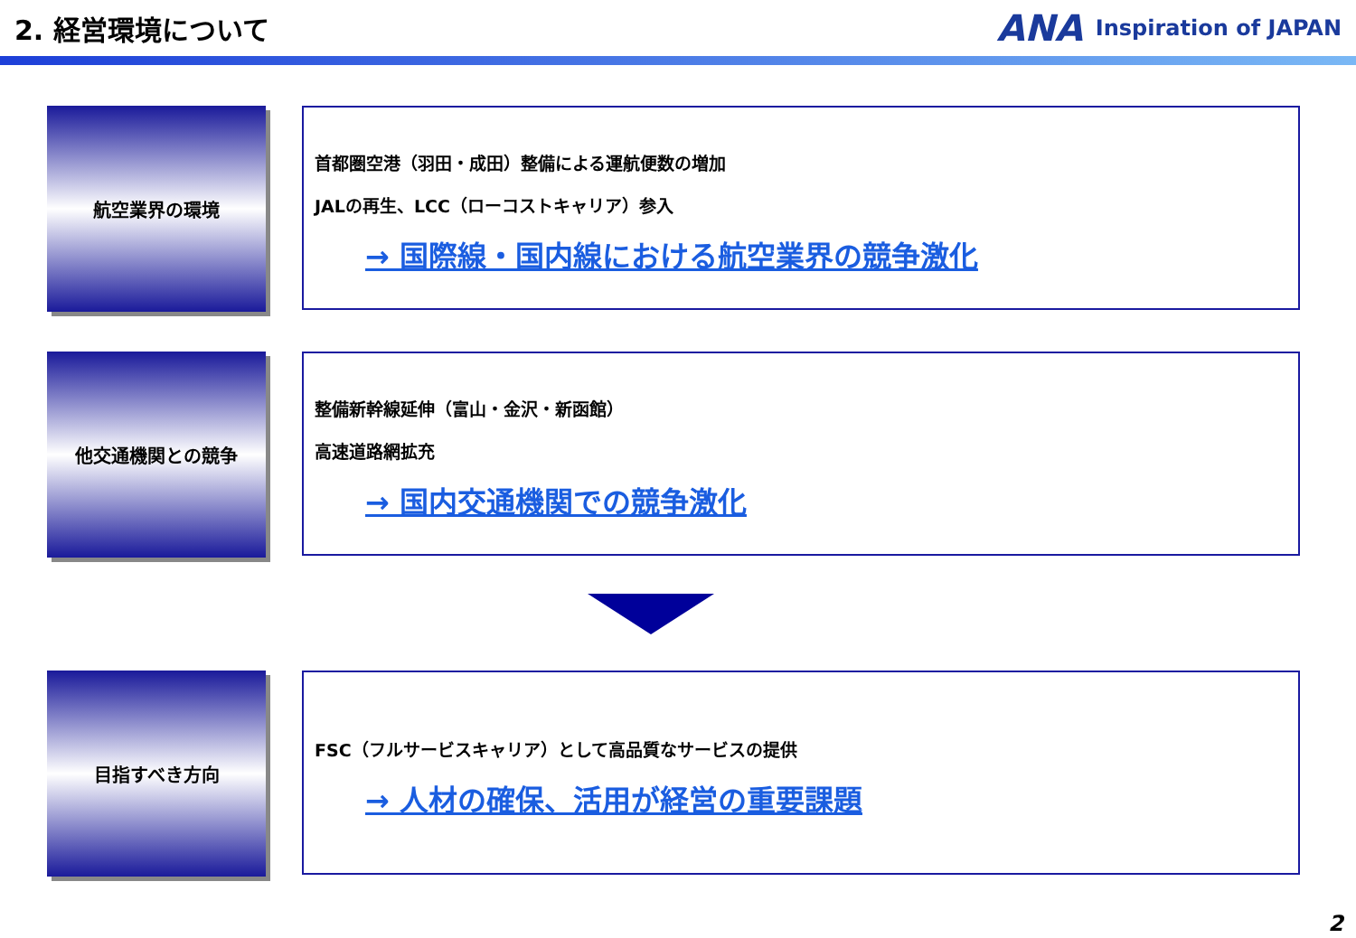2. 経営環境について
ANA Inspiration of JAPAN
航空業界の環境
首都圏空港（羽田・成田）整備による運航便数の増加
JALの再生、LCC（ローコストキャリア）参入
→ 国際線・国内線における航空業界の競争激化
他交通機関との競争
整備新幹線延伸（富山・金沢・新函館）
高速道路網拡充
→ 国内交通機関での競争激化
目指すべき方向
FSC（フルサービスキャリア）として高品質なサービスの提供
→ 人材の確保、活用が経営の重要課題
2